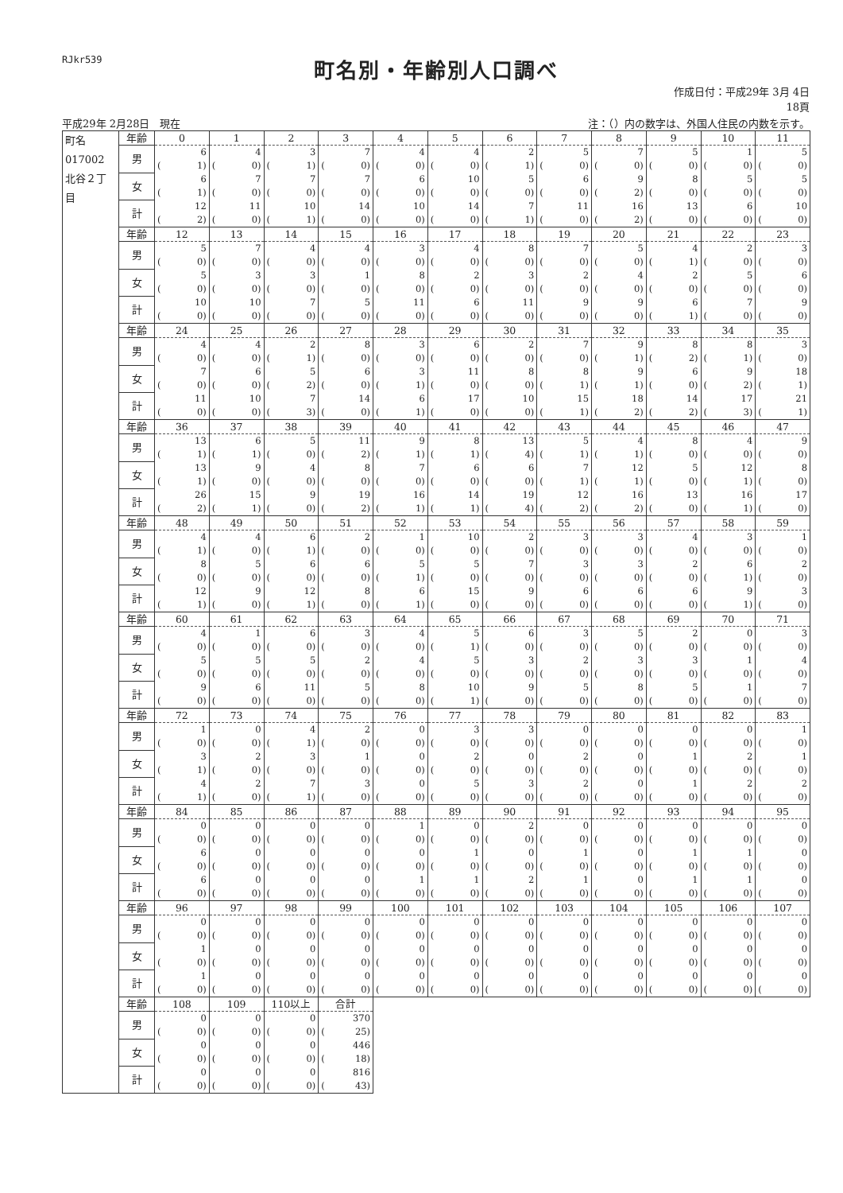RJkr539
町名別・年齢別人口調べ
作成日付：平成29年 3月 4日
18頁
平成29年 2月28日　現在 注：（）内の数字は、外国人住民の内数を示す。
| 町名 017002 北谷２丁目 | 年齢 | 0 | 1 | 2 | 3 | 4 | 5 | 6 | 7 | 8 | 9 | 10 | 11 |
| | 男 | 6 | 4 | 3 | 7 | 4 | 4 | 2 | 5 | 7 | 5 | 1 | 5 |
| | | ( 1) | ( 0) | ( 1) | ( 0) | ( 0) | ( 0) | ( 1) | ( 0) | ( 0) | ( 0) | ( 0) | ( 0) |
| | 女 | 6 | 7 | 7 | 7 | 6 | 10 | 5 | 6 | 9 | 8 | 5 | 5 |
| | | ( 1) | ( 0) | ( 0) | ( 0) | ( 0) | ( 0) | ( 0) | ( 0) | ( 2) | ( 0) | ( 0) | ( 0) |
| | 計 | 12 | 11 | 10 | 14 | 10 | 14 | 7 | 11 | 16 | 13 | 6 | 10 |
| | | ( 2) | ( 0) | ( 1) | ( 0) | ( 0) | ( 0) | ( 1) | ( 0) | ( 2) | ( 0) | ( 0) | ( 0) |
| | 年齢 | 12 | 13 | 14 | 15 | 16 | 17 | 18 | 19 | 20 | 21 | 22 | 23 |
| | 男 | 5 | 7 | 4 | 4 | 3 | 4 | 8 | 7 | 5 | 4 | 2 | 3 |
| | | ( 0) | ( 0) | ( 0) | ( 0) | ( 0) | ( 0) | ( 0) | ( 0) | ( 0) | ( 1) | ( 0) | ( 0) |
| | 女 | 5 | 3 | 3 | 1 | 8 | 2 | 3 | 2 | 4 | 2 | 5 | 6 |
| | | ( 0) | ( 0) | ( 0) | ( 0) | ( 0) | ( 0) | ( 0) | ( 0) | ( 0) | ( 0) | ( 0) | ( 0) |
| | 計 | 10 | 10 | 7 | 5 | 11 | 6 | 11 | 9 | 9 | 6 | 7 | 9 |
| | | ( 0) | ( 0) | ( 0) | ( 0) | ( 0) | ( 0) | ( 0) | ( 0) | ( 0) | ( 1) | ( 0) | ( 0) |
| | 年齢 | 24 | 25 | 26 | 27 | 28 | 29 | 30 | 31 | 32 | 33 | 34 | 35 |
| | 男 | 4 | 4 | 2 | 8 | 3 | 6 | 2 | 7 | 9 | 8 | 8 | 3 |
| | | ( 0) | ( 0) | ( 1) | ( 0) | ( 0) | ( 0) | ( 0) | ( 0) | ( 1) | ( 2) | ( 1) | ( 0) |
| | 女 | 7 | 6 | 5 | 6 | 3 | 11 | 8 | 8 | 9 | 6 | 9 | 18 |
| | | ( 0) | ( 0) | ( 2) | ( 0) | ( 1) | ( 0) | ( 0) | ( 1) | ( 1) | ( 0) | ( 2) | ( 1) |
| | 計 | 11 | 10 | 7 | 14 | 6 | 17 | 10 | 15 | 18 | 14 | 17 | 21 |
| | | ( 0) | ( 0) | ( 3) | ( 0) | ( 1) | ( 0) | ( 0) | ( 1) | ( 2) | ( 2) | ( 3) | ( 1) |
| | 年齢 | 36 | 37 | 38 | 39 | 40 | 41 | 42 | 43 | 44 | 45 | 46 | 47 |
| | 男 | 13 | 6 | 5 | 11 | 9 | 8 | 13 | 5 | 4 | 8 | 4 | 9 |
| | | ( 1) | ( 1) | ( 0) | ( 2) | ( 1) | ( 1) | ( 4) | ( 1) | ( 1) | ( 0) | ( 0) | ( 0) |
| | 女 | 13 | 9 | 4 | 8 | 7 | 6 | 6 | 7 | 12 | 5 | 12 | 8 |
| | | ( 1) | ( 0) | ( 0) | ( 0) | ( 0) | ( 0) | ( 0) | ( 1) | ( 1) | ( 0) | ( 1) | ( 0) |
| | 計 | 26 | 15 | 9 | 19 | 16 | 14 | 19 | 12 | 16 | 13 | 16 | 17 |
| | | ( 2) | ( 1) | ( 0) | ( 2) | ( 1) | ( 1) | ( 4) | ( 2) | ( 2) | ( 0) | ( 1) | ( 0) |
| | 年齢 | 48 | 49 | 50 | 51 | 52 | 53 | 54 | 55 | 56 | 57 | 58 | 59 |
| | 男 | 4 | 4 | 6 | 2 | 1 | 10 | 2 | 3 | 3 | 4 | 3 | 1 |
| | | ( 1) | ( 0) | ( 1) | ( 0) | ( 0) | ( 0) | ( 0) | ( 0) | ( 0) | ( 0) | ( 0) | ( 0) |
| | 女 | 8 | 5 | 6 | 6 | 5 | 5 | 7 | 3 | 3 | 2 | 6 | 2 |
| | | ( 0) | ( 0) | ( 0) | ( 0) | ( 1) | ( 0) | ( 0) | ( 0) | ( 0) | ( 0) | ( 1) | ( 0) |
| | 計 | 12 | 9 | 12 | 8 | 6 | 15 | 9 | 6 | 6 | 6 | 9 | 3 |
| | | ( 1) | ( 0) | ( 1) | ( 0) | ( 1) | ( 0) | ( 0) | ( 0) | ( 0) | ( 0) | ( 1) | ( 0) |
| | 年齢 | 60 | 61 | 62 | 63 | 64 | 65 | 66 | 67 | 68 | 69 | 70 | 71 |
| | 男 | 4 | 1 | 6 | 3 | 4 | 5 | 6 | 3 | 5 | 2 | 0 | 3 |
| | | ( 0) | ( 0) | ( 0) | ( 0) | ( 0) | ( 1) | ( 0) | ( 0) | ( 0) | ( 0) | ( 0) | ( 0) |
| | 女 | 5 | 5 | 5 | 2 | 4 | 5 | 3 | 2 | 3 | 3 | 1 | 4 |
| | | ( 0) | ( 0) | ( 0) | ( 0) | ( 0) | ( 0) | ( 0) | ( 0) | ( 0) | ( 0) | ( 0) | ( 0) |
| | 計 | 9 | 6 | 11 | 5 | 8 | 10 | 9 | 5 | 8 | 5 | 1 | 7 |
| | | ( 0) | ( 0) | ( 0) | ( 0) | ( 0) | ( 1) | ( 0) | ( 0) | ( 0) | ( 0) | ( 0) | ( 0) |
| | 年齢 | 72 | 73 | 74 | 75 | 76 | 77 | 78 | 79 | 80 | 81 | 82 | 83 |
| | 男 | 1 | 0 | 4 | 2 | 0 | 3 | 3 | 0 | 0 | 0 | 0 | 1 |
| | | ( 0) | ( 0) | ( 1) | ( 0) | ( 0) | ( 0) | ( 0) | ( 0) | ( 0) | ( 0) | ( 0) | ( 0) |
| | 女 | 3 | 2 | 3 | 1 | 0 | 2 | 0 | 2 | 0 | 1 | 2 | 1 |
| | | ( 1) | ( 0) | ( 0) | ( 0) | ( 0) | ( 0) | ( 0) | ( 0) | ( 0) | ( 0) | ( 0) | ( 0) |
| | 計 | 4 | 2 | 7 | 3 | 0 | 5 | 3 | 2 | 0 | 1 | 2 | 2 |
| | | ( 1) | ( 0) | ( 1) | ( 0) | ( 0) | ( 0) | ( 0) | ( 0) | ( 0) | ( 0) | ( 0) | ( 0) |
| | 年齢 | 84 | 85 | 86 | 87 | 88 | 89 | 90 | 91 | 92 | 93 | 94 | 95 |
| | 男 | 0 | 0 | 0 | 0 | 1 | 0 | 2 | 0 | 0 | 0 | 0 | 0 |
| | | ( 0) | ( 0) | ( 0) | ( 0) | ( 0) | ( 0) | ( 0) | ( 0) | ( 0) | ( 0) | ( 0) | ( 0) |
| | 女 | 6 | 0 | 0 | 0 | 0 | 1 | 0 | 1 | 0 | 1 | 1 | 0 |
| | | ( 0) | ( 0) | ( 0) | ( 0) | ( 0) | ( 0) | ( 0) | ( 0) | ( 0) | ( 0) | ( 0) | ( 0) |
| | 計 | 6 | 0 | 0 | 0 | 1 | 1 | 2 | 1 | 0 | 1 | 1 | 0 |
| | | ( 0) | ( 0) | ( 0) | ( 0) | ( 0) | ( 0) | ( 0) | ( 0) | ( 0) | ( 0) | ( 0) | ( 0) |
| | 年齢 | 96 | 97 | 98 | 99 | 100 | 101 | 102 | 103 | 104 | 105 | 106 | 107 |
| | 男 | 0 | 0 | 0 | 0 | 0 | 0 | 0 | 0 | 0 | 0 | 0 | 0 |
| | | ( 0) | ( 0) | ( 0) | ( 0) | ( 0) | ( 0) | ( 0) | ( 0) | ( 0) | ( 0) | ( 0) | ( 0) |
| | 女 | 1 | 0 | 0 | 0 | 0 | 0 | 0 | 0 | 0 | 0 | 0 | 0 |
| | | ( 0) | ( 0) | ( 0) | ( 0) | ( 0) | ( 0) | ( 0) | ( 0) | ( 0) | ( 0) | ( 0) | ( 0) |
| | 計 | 1 | 0 | 0 | 0 | 0 | 0 | 0 | 0 | 0 | 0 | 0 | 0 |
| | | ( 0) | ( 0) | ( 0) | ( 0) | ( 0) | ( 0) | ( 0) | ( 0) | ( 0) | ( 0) | ( 0) | ( 0) |
| | 年齢 | 108 | 109 | 110以上 | 合計 | | | | | | | | |
| | 男 | 0 | 0 | 0 | 370 | | | | | | | | |
| | | ( 0) | ( 0) | ( 0) | ( 25) | | | | | | | | |
| | 女 | 0 | 0 | 0 | 446 | | | | | | | | |
| | | ( 0) | ( 0) | ( 0) | ( 18) | | | | | | | | |
| | 計 | 0 | 0 | 0 | 816 | | | | | | | | |
| | | ( 0) | ( 0) | ( 0) | ( 43) | | | | | | | | |